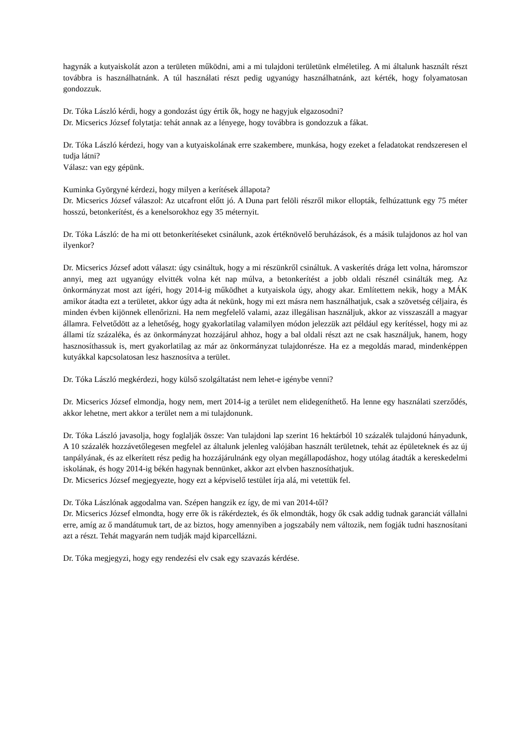hagynák a kutyaiskolát azon a területen működni, ami a mi tulajdoni területünk elméletileg. A mi általunk használt részt továbbra is használhatnánk. A túl használati részt pedig ugyanúgy használhatnánk, azt kérték, hogy folyamatosan gondozzuk.
Dr. Tóka László kérdi, hogy a gondozást úgy értik ők, hogy ne hagyjuk elgazosodni?
Dr. Micserics József folytatja: tehát annak az a lényege, hogy továbbra is gondozzuk a fákat.
Dr. Tóka László kérdezi, hogy van a kutyaiskolának erre szakembere, munkása, hogy ezeket a feladatokat rendszeresen el tudja látni?
Válasz: van egy gépünk.
Kuminka Györgyné kérdezi, hogy milyen a kerítések állapota?
Dr. Micserics József válaszol: Az utcafront előtt jó. A Duna part felöli részről mikor ellopták, felhúzattunk egy 75 méter hosszú, betonkerítést, és a kenelsorokhoz egy 35 méternyit.
Dr. Tóka László: de ha mi ott betonkerítéseket csinálunk, azok értéknövelő beruházások, és a másik tulajdonos az hol van ilyenkor?
Dr. Micserics József adott választ: úgy csináltuk, hogy a mi részünkről csináltuk. A vaskerítés drága lett volna, háromszor annyi, meg azt ugyanúgy elvitték volna két nap múlva, a betonkerítést a jobb oldali résznél csinálták meg. Az önkormányzat most azt ígéri, hogy 2014-ig működhet a kutyaiskola úgy, ahogy akar. Említettem nekik, hogy a MÁK amikor átadta ezt a területet, akkor úgy adta át nekünk, hogy mi ezt másra nem használhatjuk, csak a szövetség céljaira, és minden évben kijönnek ellenőrizni. Ha nem megfelelő valami, azaz illegálisan használjuk, akkor az visszaszáll a magyar államra. Felvetődött az a lehetőség, hogy gyakorlatilag valamilyen módon jelezzük azt például egy kerítéssel, hogy mi az állami tíz százaléka, és az önkormányzat hozzájárul ahhoz, hogy a bal oldali részt azt ne csak használjuk, hanem, hogy hasznosíthassuk is, mert gyakorlatilag az már az önkormányzat tulajdonrésze. Ha ez a megoldás marad, mindenképpen kutyákkal kapcsolatosan lesz hasznosítva a terület.
Dr. Tóka László megkérdezi, hogy külső szolgáltatást nem lehet-e igénybe venni?
Dr. Micserics József elmondja, hogy nem, mert 2014-ig a terület nem elidegeníthető. Ha lenne egy használati szerződés, akkor lehetne, mert akkor a terület nem a mi tulajdonunk.
Dr. Tóka László javasolja, hogy foglalják össze: Van tulajdoni lap szerint 16 hektárból 10 százalék tulajdonú hányadunk, A 10 százalék hozzávetőlegesen megfelel az általunk jelenleg valójában használt területnek, tehát az épületeknek és az új tanpályának, és az elkerített rész pedig ha hozzájárulnánk egy olyan megállapodáshoz, hogy utólag átadták a kereskedelmi iskolának, és hogy 2014-ig békén hagynak bennünket, akkor azt elvben hasznosíthatjuk.
Dr. Micserics József megjegyezte, hogy ezt a képviselő testület írja alá, mi vetettük fel.
Dr. Tóka Lászlónak aggodalma van. Szépen hangzik ez így, de mi van 2014-től?
Dr. Micserics József elmondta, hogy erre ők is rákérdeztek, és ők elmondták, hogy ők csak addig tudnak garanciát vállalni erre, amíg az ő mandátumuk tart, de az biztos, hogy amennyiben a jogszabály nem változik, nem fogják tudni hasznosítani azt a részt. Tehát magyarán nem tudják majd kiparcellázni.
Dr. Tóka megjegyzi, hogy egy rendezési elv csak egy szavazás kérdése.